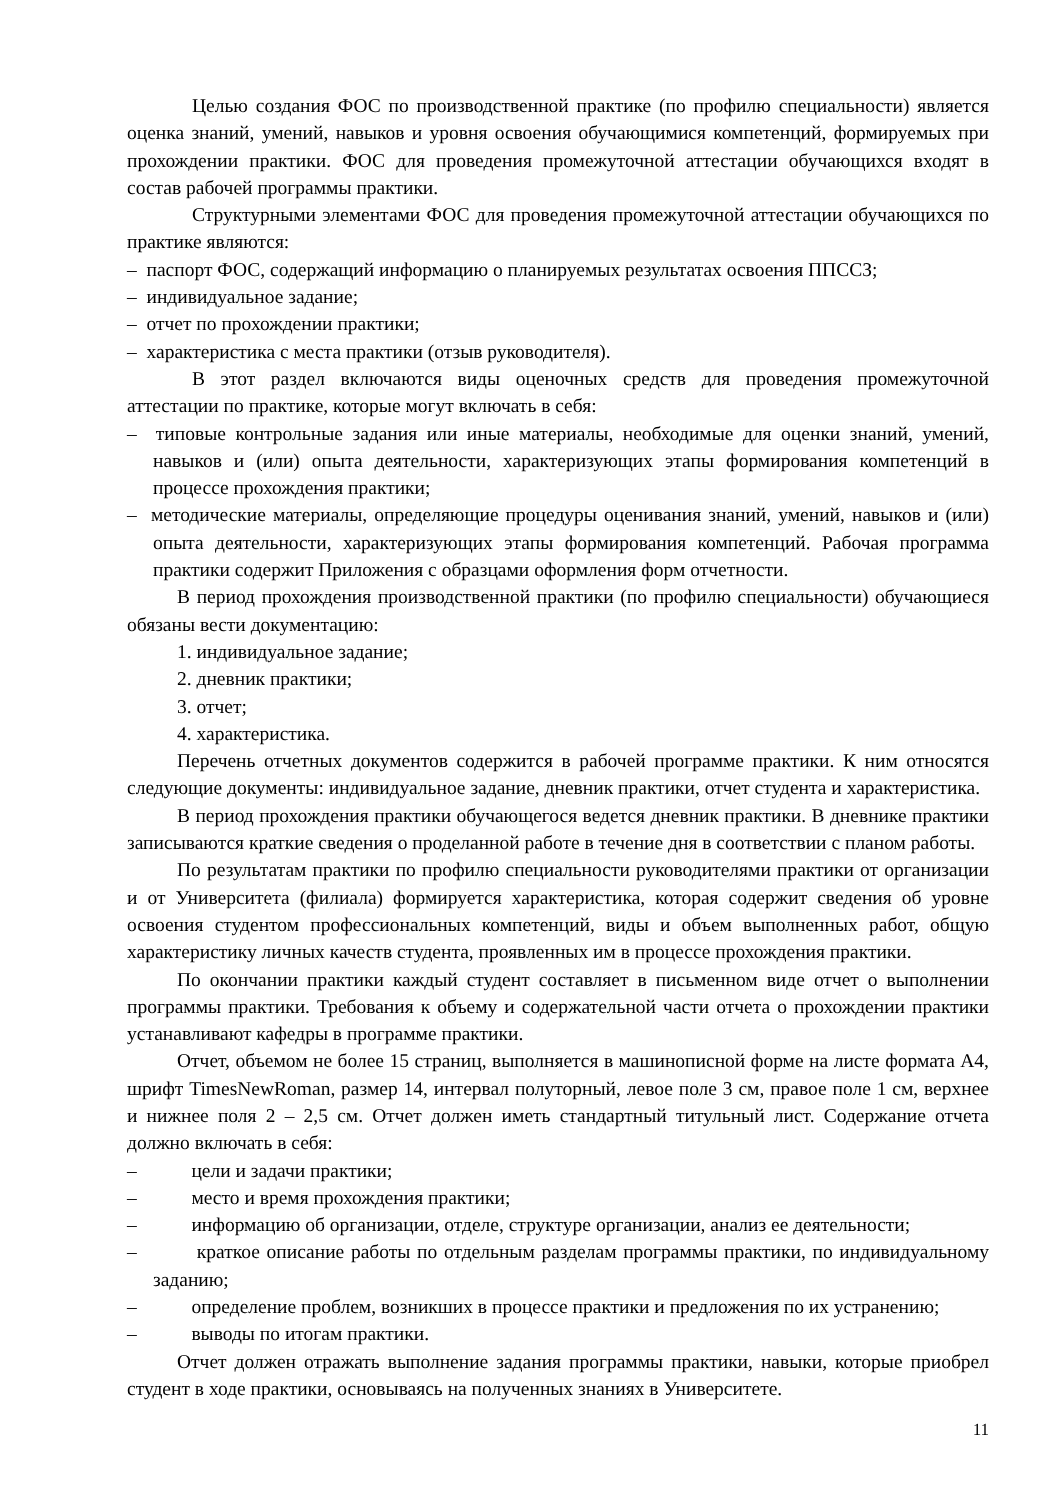Целью создания ФОС по производственной практике (по профилю специальности) является оценка знаний, умений, навыков и уровня освоения обучающимися компетенций, формируемых при прохождении практики. ФОС для проведения промежуточной аттестации обучающихся входят в состав рабочей программы практики.
Структурными элементами ФОС для проведения промежуточной аттестации обучающихся по практике являются:
– паспорт ФОС, содержащий информацию о планируемых результатах освоения ППССЗ;
– индивидуальное задание;
– отчет по прохождении практики;
– характеристика с места практики (отзыв руководителя).
В этот раздел включаются виды оценочных средств для проведения промежуточной аттестации по практике, которые могут включать в себя:
– типовые контрольные задания или иные материалы, необходимые для оценки знаний, умений, навыков и (или) опыта деятельности, характеризующих этапы формирования компетенций в процессе прохождения практики;
– методические материалы, определяющие процедуры оценивания знаний, умений, навыков и (или) опыта деятельности, характеризующих этапы формирования компетенций. Рабочая программа практики содержит Приложения с образцами оформления форм отчетности.
В период прохождения производственной практики (по профилю специальности) обучающиеся обязаны вести документацию:
1. индивидуальное задание;
2. дневник практики;
3. отчет;
4. характеристика.
Перечень отчетных документов содержится в рабочей программе практики. К ним относятся следующие документы: индивидуальное задание, дневник практики, отчет студента и характеристика.
В период прохождения практики обучающегося ведется дневник практики. В дневнике практики записываются краткие сведения о проделанной работе в течение дня в соответствии с планом работы.
По результатам практики по профилю специальности руководителями практики от организации и от Университета (филиала) формируется характеристика, которая содержит сведения об уровне освоения студентом профессиональных компетенций, виды и объем выполненных работ, общую характеристику личных качеств студента, проявленных им в процессе прохождения практики.
По окончании практики каждый студент составляет в письменном виде отчет о выполнении программы практики. Требования к объему и содержательной части отчета о прохождении практики устанавливают кафедры в программе практики.
Отчет, объемом не более 15 страниц, выполняется в машинописной форме на листе формата А4, шрифт TimesNewRoman, размер 14, интервал полуторный, левое поле 3 см, правое поле 1 см, верхнее и нижнее поля 2 – 2,5 см. Отчет должен иметь стандартный титульный лист. Содержание отчета должно включать в себя:
– цели и задачи практики;
– место и время прохождения практики;
– информацию об организации, отделе, структуре организации, анализ ее деятельности;
– краткое описание работы по отдельным разделам программы практики, по индивидуальному заданию;
– определение проблем, возникших в процессе практики и предложения по их устранению;
– выводы по итогам практики.
Отчет должен отражать выполнение задания программы практики, навыки, которые приобрел студент в ходе практики, основываясь на полученных знаниях в Университете.
11